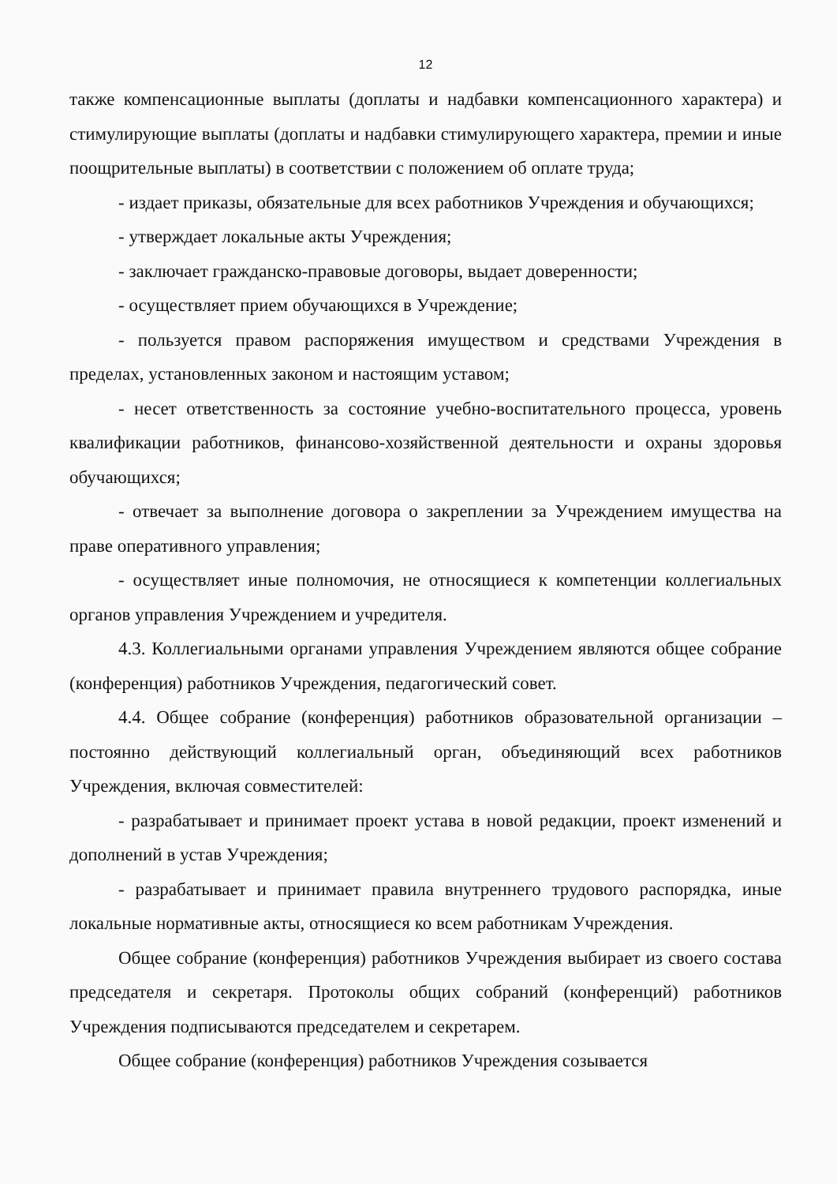12
также компенсационные выплаты (доплаты и надбавки компенсационного характера) и стимулирующие выплаты (доплаты и надбавки стимулирующего характера, премии и иные поощрительные выплаты) в соответствии с положением об оплате труда;
- издает приказы, обязательные для всех работников Учреждения и обучающихся;
- утверждает локальные акты Учреждения;
- заключает гражданско-правовые договоры, выдает доверенности;
- осуществляет прием обучающихся в Учреждение;
- пользуется правом распоряжения имуществом и средствами Учреждения в пределах, установленных законом и настоящим уставом;
- несет ответственность за состояние учебно-воспитательного процесса, уровень квалификации работников, финансово-хозяйственной деятельности и охраны здоровья обучающихся;
- отвечает за выполнение договора о закреплении за Учреждением имущества на праве оперативного управления;
- осуществляет иные полномочия, не относящиеся к компетенции коллегиальных органов управления Учреждением и учредителя.
4.3. Коллегиальными органами управления Учреждением являются общее собрание (конференция) работников Учреждения, педагогический совет.
4.4. Общее собрание (конференция) работников образовательной организации – постоянно действующий коллегиальный орган, объединяющий всех работников Учреждения, включая совместителей:
- разрабатывает и принимает проект устава в новой редакции, проект изменений и дополнений в устав Учреждения;
- разрабатывает и принимает правила внутреннего трудового распорядка, иные локальные нормативные акты, относящиеся ко всем работникам Учреждения.
Общее собрание (конференция) работников Учреждения выбирает из своего состава председателя и секретаря. Протоколы общих собраний (конференций) работников Учреждения подписываются председателем и секретарем.
Общее собрание (конференция) работников Учреждения созывается